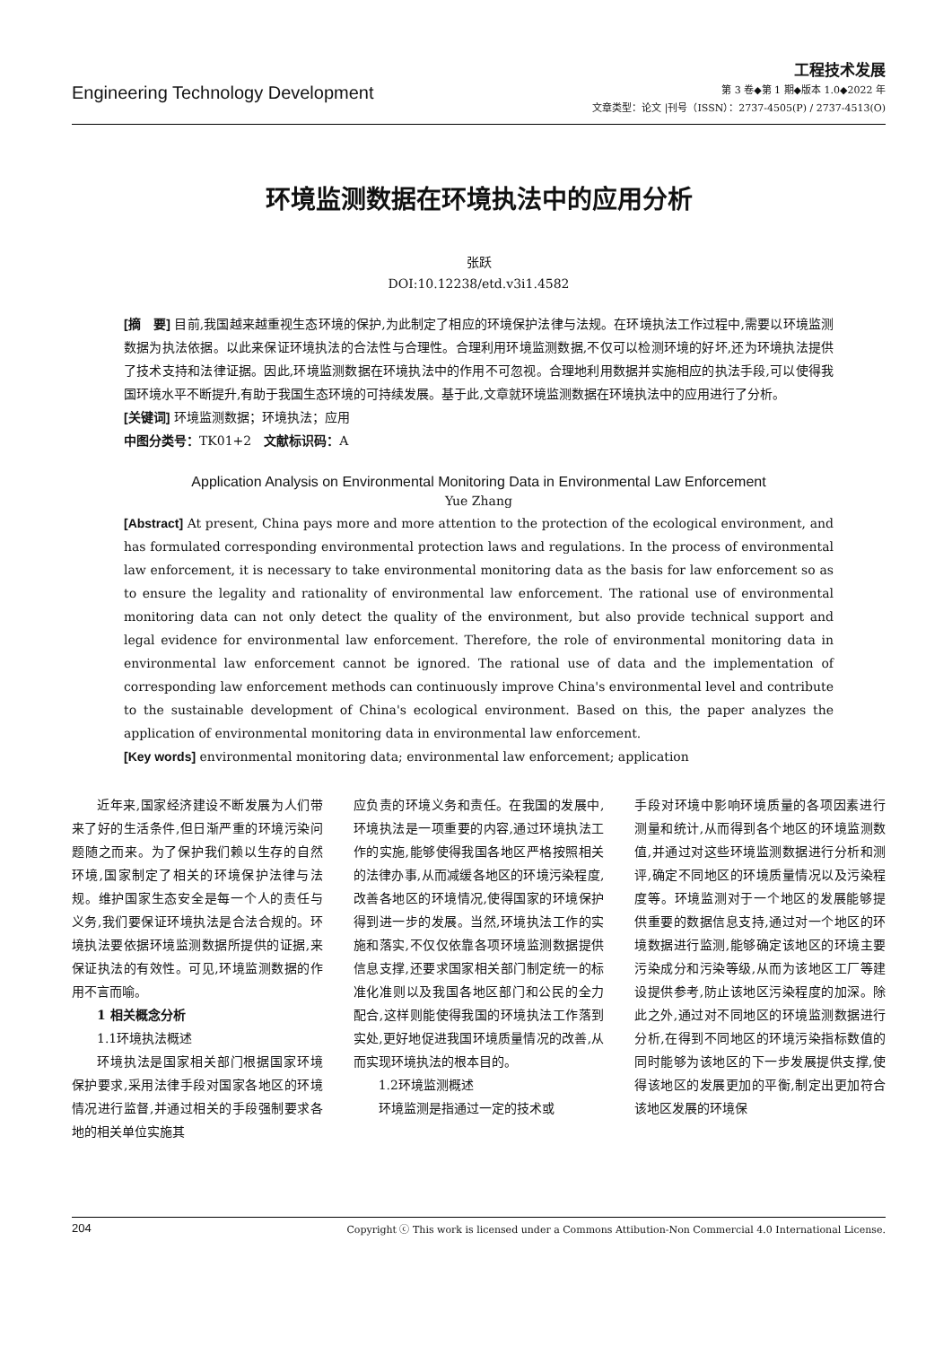Engineering Technology Development
工程技术发展
第 3 卷◆第 1 期◆版本 1.0◆2022 年
文章类型：论文 |刊号（ISSN）：2737-4505(P) / 2737-4513(O)
环境监测数据在环境执法中的应用分析
张跃
DOI:10.12238/etd.v3i1.4582
[摘　要] 目前,我国越来越重视生态环境的保护,为此制定了相应的环境保护法律与法规。在环境执法工作过程中,需要以环境监测数据为执法依据。以此来保证环境执法的合法性与合理性。合理利用环境监测数据,不仅可以检测环境的好坏,还为环境执法提供了技术支持和法律证据。因此,环境监测数据在环境执法中的作用不可忽视。合理地利用数据并实施相应的执法手段,可以使得我国环境水平不断提升,有助于我国生态环境的可持续发展。基于此,文章就环境监测数据在环境执法中的应用进行了分析。
[关键词] 环境监测数据；环境执法；应用
中图分类号：TK01+2　文献标识码：A
Application Analysis on Environmental Monitoring Data in Environmental Law Enforcement
Yue Zhang
[Abstract] At present, China pays more and more attention to the protection of the ecological environment, and has formulated corresponding environmental protection laws and regulations. In the process of environmental law enforcement, it is necessary to take environmental monitoring data as the basis for law enforcement so as to ensure the legality and rationality of environmental law enforcement. The rational use of environmental monitoring data can not only detect the quality of the environment, but also provide technical support and legal evidence for environmental law enforcement. Therefore, the role of environmental monitoring data in environmental law enforcement cannot be ignored. The rational use of data and the implementation of corresponding law enforcement methods can continuously improve China's environmental level and contribute to the sustainable development of China's ecological environment. Based on this, the paper analyzes the application of environmental monitoring data in environmental law enforcement.
[Key words] environmental monitoring data; environmental law enforcement; application
近年来,国家经济建设不断发展为人们带来了好的生活条件,但日渐严重的环境污染问题随之而来。为了保护我们赖以生存的自然环境,国家制定了相关的环境保护法律与法规。维护国家生态安全是每一个人的责任与义务,我们要保证环境执法是合法合规的。环境执法要依据环境监测数据所提供的证据,来保证执法的有效性。可见,环境监测数据的作用不言而喻。
1 相关概念分析
1.1环境执法概述
环境执法是国家相关部门根据国家环境保护要求,采用法律手段对国家各地区的环境情况进行监督,并通过相关的手段强制要求各地的相关单位实施其
应负责的环境义务和责任。在我国的发展中,环境执法是一项重要的内容,通过环境执法工作的实施,能够使得我国各地区严格按照相关的法律办事,从而减缓各地区的环境污染程度,改善各地区的环境情况,使得国家的环境保护得到进一步的发展。当然,环境执法工作的实施和落实,不仅仅依靠各项环境监测数据提供信息支撑,还要求国家相关部门制定统一的标准化准则以及我国各地区部门和公民的全力配合,这样则能使得我国的环境执法工作落到实处,更好地促进我国环境质量情况的改善,从而实现环境执法的根本目的。
1.2环境监测概述
环境监测是指通过一定的技术或
手段对环境中影响环境质量的各项因素进行测量和统计,从而得到各个地区的环境监测数值,并通过对这些环境监测数据进行分析和测评,确定不同地区的环境质量情况以及污染程度等。环境监测对于一个地区的发展能够提供重要的数据信息支持,通过对一个地区的环境数据进行监测,能够确定该地区的环境主要污染成分和污染等级,从而为该地区工厂等建设提供参考,防止该地区污染程度的加深。除此之外,通过对不同地区的环境监测数据进行分析,在得到不同地区的环境污染指标数值的同时能够为该地区的下一步发展提供支撑,使得该地区的发展更加的平衡,制定出更加符合该地区发展的环境保
204 Copyright ⓒ This work is licensed under a Commons Attibution-Non Commercial 4.0 International License.